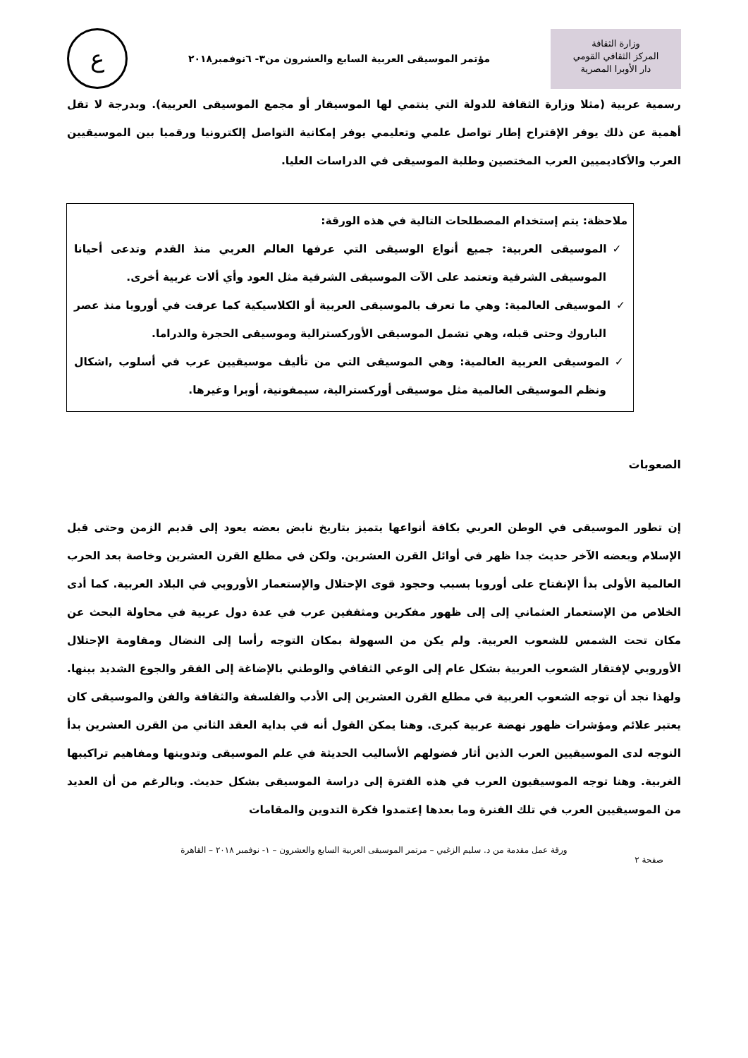وزارة الثقافة
المركز الثقافي القومي
دار الأوبرا المصرية
مؤتمر الموسيقى العربية السابع والعشرون من٣- ٦نوفمبر٢٠١٨
ع
رسمية عربية (مثلا وزارة الثقافة للدولة التي ينتمي لها الموسيقار أو مجمع الموسيقى العربية). وبدرجة لا تقل أهمية عن ذلك يوفر الإقتراح إطار تواصل علمي وتعليمي يوفر إمكانية التواصل إلكترونيا ورقميا بين الموسيقيين العرب والأكاديميين العرب المختصين وطلبة الموسيقى في الدراسات العليا.
ملاحظة: يتم إستخدام المصطلحات التالية في هذه الورقة:
✓الموسيقى العربية: جميع أنواع الوسيقى التي عرفها العالم العربي منذ القدم وتدعى أحيانا الموسيقى الشرقية وتعتمد على الآت الموسيقى الشرقية مثل العود وأي ألات غربية أخرى.
✓الموسيقى العالمية: وهي ما تعرف بالموسيقى العربية أو الكلاسيكية كما عرفت في أوروبا منذ عصر الباروك وحتى قبله، وهي تشمل الموسيقى الأوركسترالية وموسيقى الحجرة والدراما.
✓الموسيقى العربية العالمية: وهي الموسيقى التي من تأليف موسيقيين عرب في أسلوب ,اشكال ونظم الموسيقى العالمية مثل موسيقى أوركسترالية، سيمفونية، أوبرا وغيرها.
الصعوبات
إن تطور الموسيقى في الوطن العربي بكافة أنواعها يتميز بتاريخ نابض بعضه يعود إلى قديم الزمن وحتى قبل الإسلام وبعضه الآخر حديث جدا ظهر في أوائل القرن العشرين. ولكن في مطلع القرن العشرين وخاصة بعد الحرب العالمية الأولى بدأ الإنفتاح على أوروبا بسبب وحجود قوى الإحتلال والإستعمار الأوروبي في البلاد العربية. كما أدى الخلاص من الإستعمار العثماني إلى إلى ظهور مفكرين ومثقفين عرب في عدة دول عربية في محاولة البحث عن مكان تحت الشمس للشعوب العربية. ولم يكن من السهولة بمكان التوجه رأسا إلى النضال ومقاومة الإحتلال الأوروبي لإفتقار الشعوب العربية بشكل عام إلى الوعي الثقافي والوطني بالإضاغة إلى الفقر والجوع الشديد بينها. ولهذا نجد أن توجه الشعوب العربية في مطلع القرن العشرين إلى الأدب والفلسفة والثقافة والفن والموسيقى كان يعتبر علائم ومؤشرات ظهور نهضة عربية كبرى. وهنا يمكن القول أنه في بداية العقد الثاني من القرن العشرين بدأ النوجه لدى الموسيقيين العرب الذين أثار فضولهم الأساليب الحديثة في علم الموسيقى وتدوينها ومفاهيم تراكيبها الغربية. وهنا توجه الموسيقيون العرب في هذه الفترة إلى دراسة الموسيقى بشكل حديث. وبالرغم من أن العديد من الموسيقيين العرب في تلك الفنرة وما بعدها إعتمدوا فكرة التدوين والمقامات
ورقة عمل مقدمة من د. سليم الزغبي – مرتمر الموسيقى العربية السابع والعشرون – ١- نوفمبر ٢٠١٨ – القاهرة
صفحة ٢